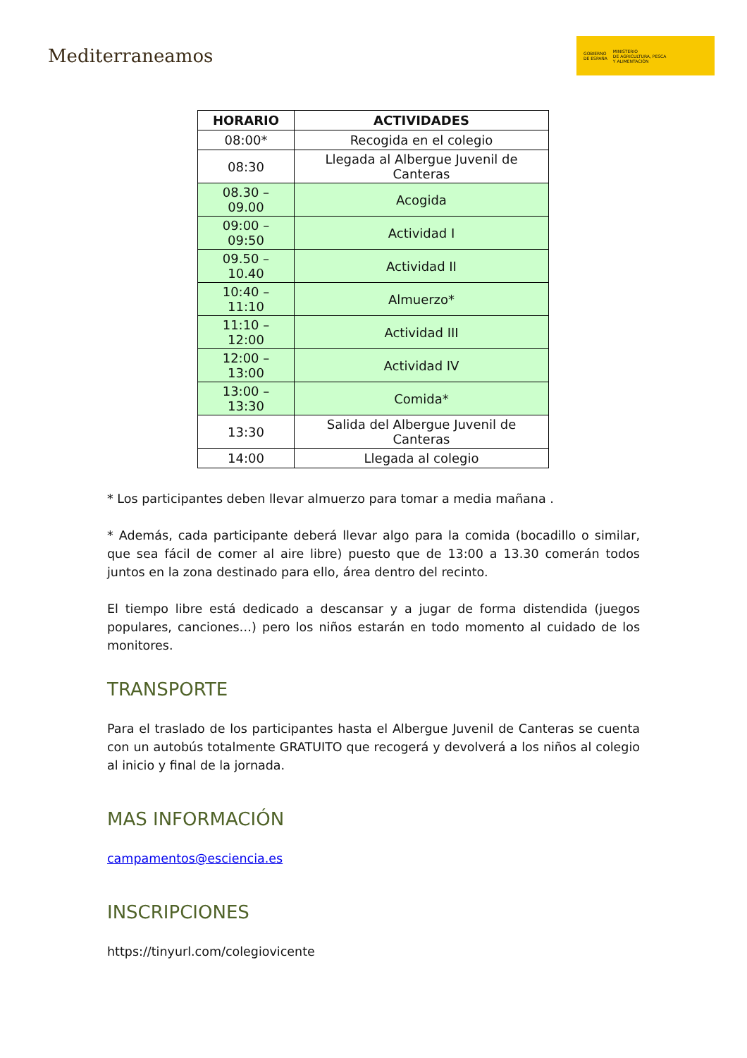Mediterraneamos
GOBIERNO
DE ESPAÑA MINISTERIO
DE AGRICULTURA, PESCA
Y ALIMENTACIÓN
| HORARIO | ACTIVIDADES |
| --- | --- |
| 08:00* | Recogida en el colegio |
| 08:30 | Llegada al Albergue Juvenil de Canteras |
| 08.30 – 09.00 | Acogida |
| 09:00 – 09:50 | Actividad I |
| 09.50 – 10.40 | Actividad II |
| 10:40 – 11:10 | Almuerzo* |
| 11:10 – 12:00 | Actividad III |
| 12:00 – 13:00 | Actividad IV |
| 13:00 – 13:30 | Comida* |
| 13:30 | Salida del Albergue Juvenil de Canteras |
| 14:00 | Llegada al colegio |
* Los participantes deben llevar almuerzo para tomar a media mañana .
* Además, cada participante deberá llevar algo para la comida (bocadillo o similar, que sea fácil de comer al aire libre) puesto que de 13:00 a 13.30 comerán todos juntos en la zona destinado para ello, área dentro del recinto.
El tiempo libre está dedicado a descansar y a jugar de forma distendida (juegos populares, canciones…) pero los niños estarán en todo momento al cuidado de los monitores.
TRANSPORTE
Para el traslado de los participantes hasta el Albergue Juvenil de Canteras se cuenta con un autobús totalmente GRATUITO que recogerá y devolverá a los niños al colegio al inicio y final de la jornada.
MAS INFORMACIÓN
campamentos@esciencia.es
INSCRIPCIONES
https://tinyurl.com/colegiovicente